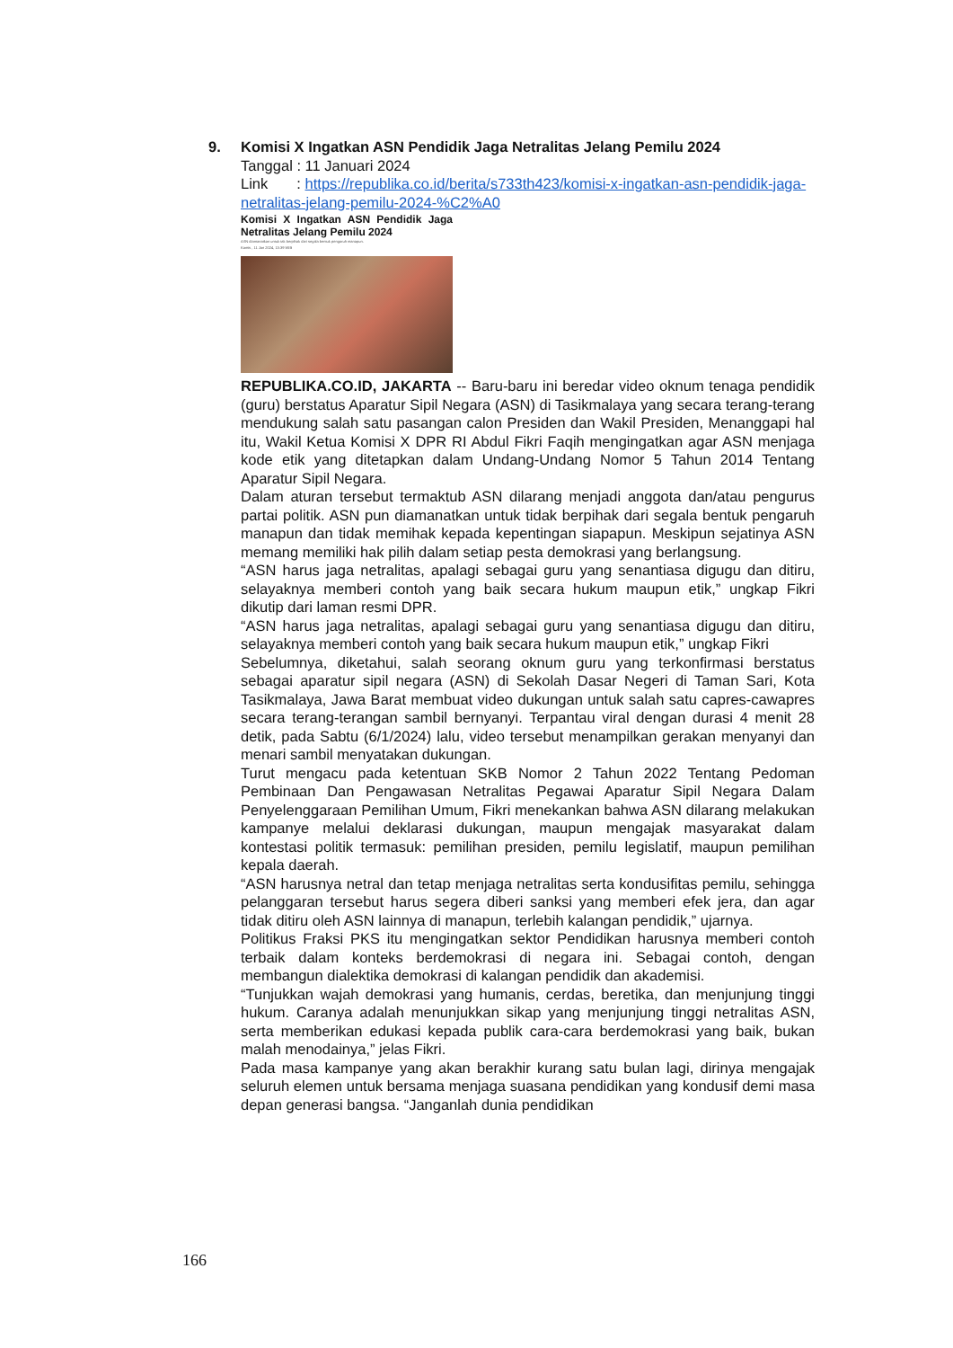9. Komisi X Ingatkan ASN Pendidik Jaga Netralitas Jelang Pemilu 2024
Tanggal : 11 Januari 2024
Link : https://republika.co.id/berita/s733th423/komisi-x-ingatkan-asn-pendidik-jaga-netralitas-jelang-pemilu-2024-%C2%A0
Komisi X Ingatkan ASN Pendidik Jaga Netralitas Jelang Pemilu 2024
ASN diamanatkan untuk tak berpihak dari segala bentuk pengaruh manapun.
Kamis , 11 Jan 2024, 13:39 WIB
REPUBLIKA.CO.ID, JAKARTA -- Baru-baru ini beredar video oknum tenaga pendidik (guru) berstatus Aparatur Sipil Negara (ASN) di Tasikmalaya yang secara terang-terang mendukung salah satu pasangan calon Presiden dan Wakil Presiden, Menanggapi hal itu, Wakil Ketua Komisi X DPR RI Abdul Fikri Faqih mengingatkan agar ASN menjaga kode etik yang ditetapkan dalam Undang-Undang Nomor 5 Tahun 2014 Tentang Aparatur Sipil Negara.
Dalam aturan tersebut termaktub ASN dilarang menjadi anggota dan/atau pengurus partai politik. ASN pun diamanatkan untuk tidak berpihak dari segala bentuk pengaruh manapun dan tidak memihak kepada kepentingan siapapun. Meskipun sejatinya ASN memang memiliki hak pilih dalam setiap pesta demokrasi yang berlangsung.
“ASN harus jaga netralitas, apalagi sebagai guru yang senantiasa digugu dan ditiru, selayaknya memberi contoh yang baik secara hukum maupun etik,” ungkap Fikri dikutip dari laman resmi DPR.
“ASN harus jaga netralitas, apalagi sebagai guru yang senantiasa digugu dan ditiru, selayaknya memberi contoh yang baik secara hukum maupun etik,” ungkap Fikri
Sebelumnya, diketahui, salah seorang oknum guru yang terkonfirmasi berstatus sebagai aparatur sipil negara (ASN) di Sekolah Dasar Negeri di Taman Sari, Kota Tasikmalaya, Jawa Barat membuat video dukungan untuk salah satu capres-cawapres secara terang-terangan sambil bernyanyi. Terpantau viral dengan durasi 4 menit 28 detik, pada Sabtu (6/1/2024) lalu, video tersebut menampilkan gerakan menyanyi dan menari sambil menyatakan dukungan.
Turut mengacu pada ketentuan SKB Nomor 2 Tahun 2022 Tentang Pedoman Pembinaan Dan Pengawasan Netralitas Pegawai Aparatur Sipil Negara Dalam Penyelenggaraan Pemilihan Umum, Fikri menekankan bahwa ASN dilarang melakukan kampanye melalui deklarasi dukungan, maupun mengajak masyarakat dalam kontestasi politik termasuk: pemilihan presiden, pemilu legislatif, maupun pemilihan kepala daerah.
“ASN harusnya netral dan tetap menjaga netralitas serta kondusifitas pemilu, sehingga pelanggaran tersebut harus segera diberi sanksi yang memberi efek jera, dan agar tidak ditiru oleh ASN lainnya di manapun, terlebih kalangan pendidik,” ujarnya.
Politikus Fraksi PKS itu mengingatkan sektor Pendidikan harusnya memberi contoh terbaik dalam konteks berdemokrasi di negara ini. Sebagai contoh, dengan membangun dialektika demokrasi di kalangan pendidik dan akademisi.
“Tunjukkan wajah demokrasi yang humanis, cerdas, beretika, dan menjunjung tinggi hukum. Caranya adalah menunjukkan sikap yang menjunjung tinggi netralitas ASN, serta memberikan edukasi kepada publik cara-cara berdemokrasi yang baik, bukan malah menodainya,” jelas Fikri.
Pada masa kampanye yang akan berakhir kurang satu bulan lagi, dirinya mengajak seluruh elemen untuk bersama menjaga suasana pendidikan yang kondusif demi masa depan generasi bangsa. “Janganlah dunia pendidikan
166